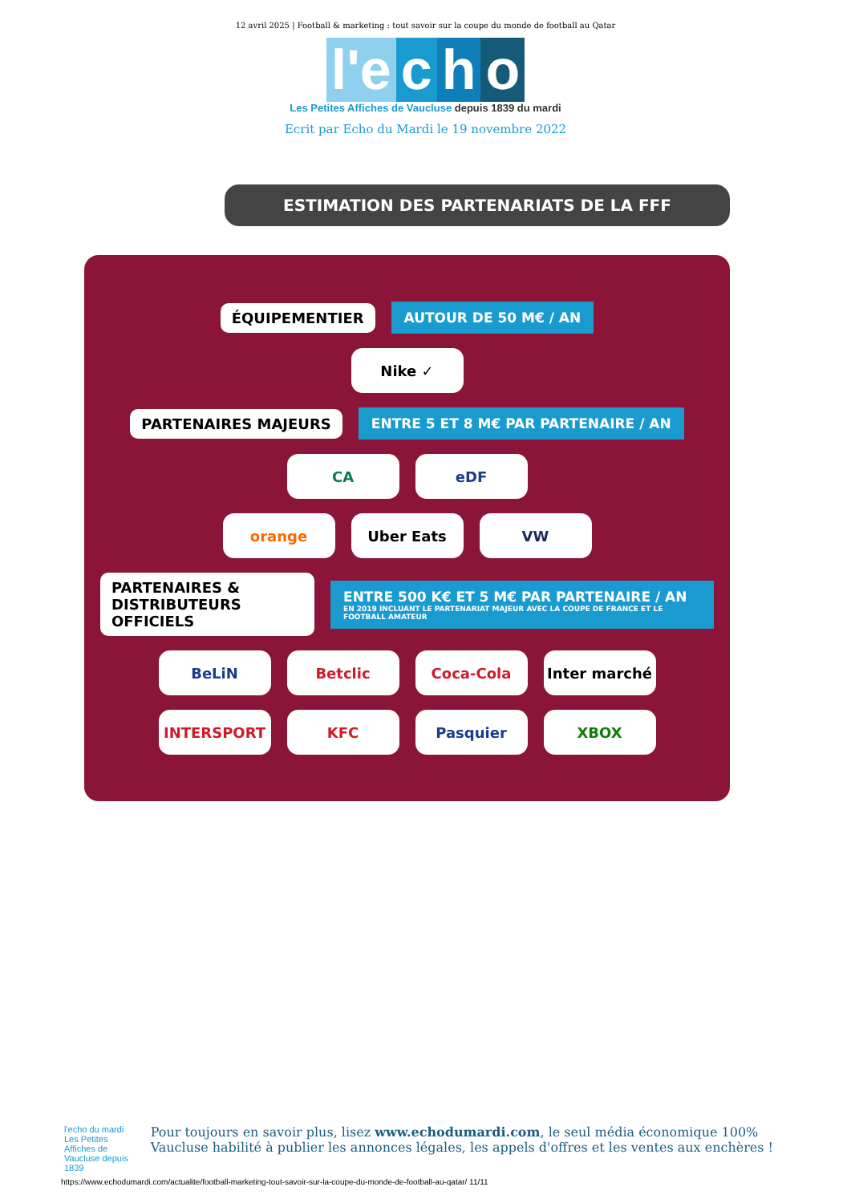12 avril 2025 | Football & marketing : tout savoir sur la coupe du monde de football au Qatar
l'e c h o
Les Petites Affiches de Vaucluse depuis 1839 du mardi
Ecrit par Echo du Mardi le 19 novembre 2022
ESTIMATION DES PARTENARIATS DE LA FFF
ÉQUIPEMENTIER AUTOUR DE 50 M€ / AN
Nike ✓
PARTENAIRES MAJEURS ENTRE 5 ET 8 M€ PAR PARTENAIRE / AN
CA eDF
orange Uber Eats VW
PARTENAIRES &
DISTRIBUTEURS OFFICIELS ENTRE 500 K€ ET 5 M€ PAR PARTENAIRE / AN
EN 2019 INCLUANT LE PARTENARIAT MAJEUR AVEC LA COUPE DE FRANCE ET LE FOOTBALL AMATEUR
BeLiN Betclic Coca-Cola Inter marché
INTERSPORT KFC Pasquier XBOX
l'echo du mardi
Les Petites Affiches de Vaucluse depuis 1839
Pour toujours en savoir plus, lisez www.echodumardi.com, le seul média économique 100% Vaucluse habilité à publier les annonces légales, les appels d'offres et les ventes aux enchères !
https://www.echodumardi.com/actualite/football-marketing-tout-savoir-sur-la-coupe-du-monde-de-football-au-qatar/ 11/11